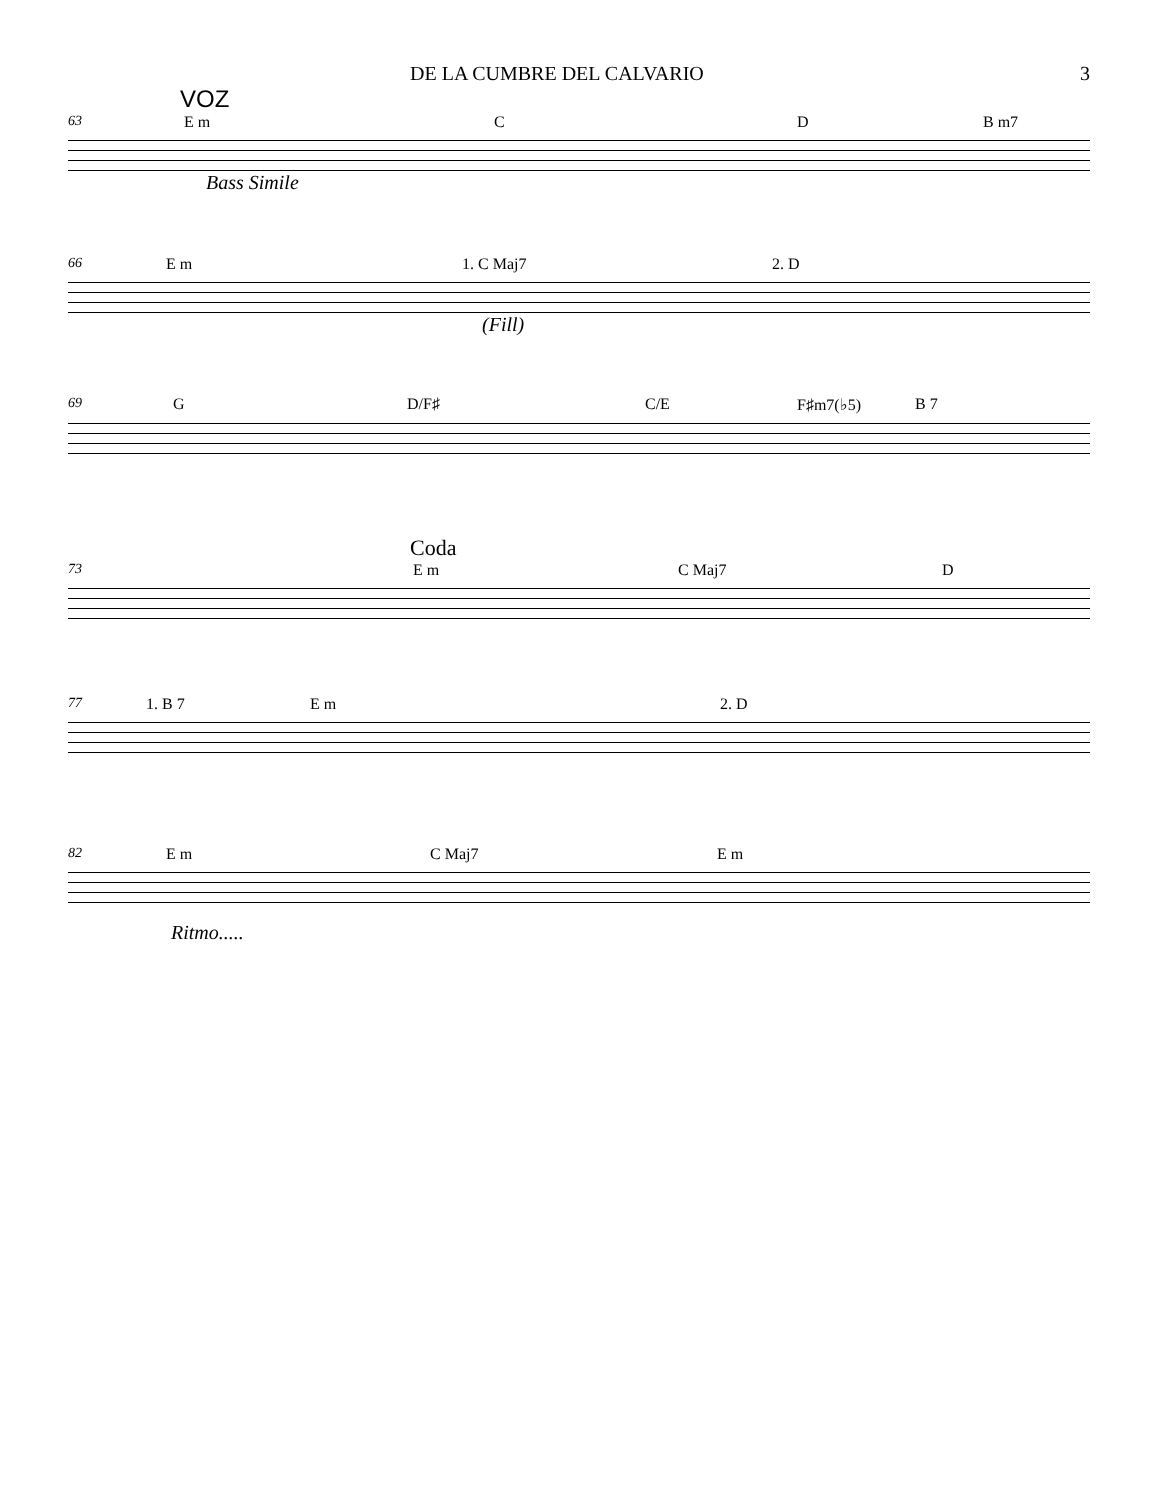DE LA CUMBRE DEL CALVARIO 3
VOZ
63 E m C D B m7
Bass Simile
66 E m 1. C Maj7 2. D
(Fill)
69 G D/F♯ C/E F♯m7(♭5) B 7
Coda
73 E m C Maj7 D
77 1. B 7 E m 2. D
82 E m C Maj7 E m
Ritmo.....